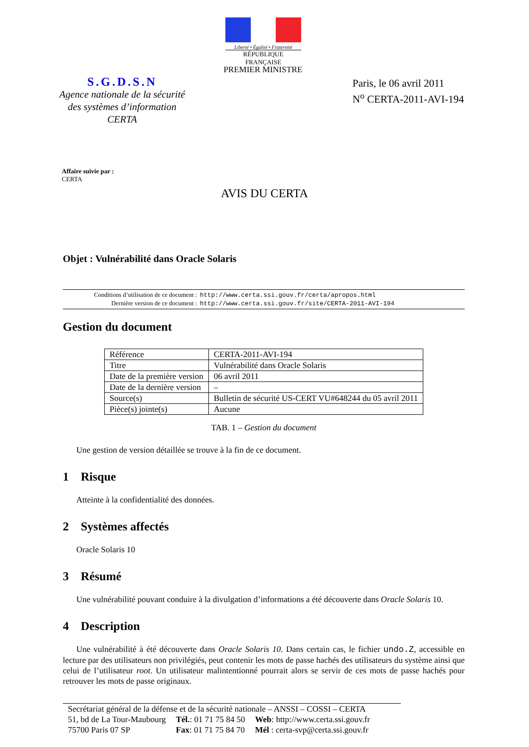Liberté • Égalité • Fraternité
RÉPUBLIQUE FRANÇAISE
PREMIER MINISTRE
S.G.D.S.N
Agence nationale de la sécurité
des systèmes d’information
CERTA
Paris, le 06 avril 2011
N<sup>o</sup> CERTA-2011-AVI-194
Affaire suivie par :
CERTA
AVIS DU CERTA
Objet : Vulnérabilité dans Oracle Solaris
| Conditions d’utilisation de ce document : | http://www.certa.ssi.gouv.fr/certa/apropos.html |
| Dernière version de ce document : | http://www.certa.ssi.gouv.fr/site/CERTA-2011-AVI-194 |
Gestion du document
| Référence | CERTA-2011-AVI-194 |
| Titre | Vulnérabilité dans Oracle Solaris |
| Date de la première version | 06 avril 2011 |
| Date de la dernière version | – |
| Source(s) | Bulletin de sécurité US-CERT VU#648244 du 05 avril 2011 |
| Pièce(s) jointe(s) | Aucune |
TAB. 1 – Gestion du document
Une gestion de version détaillée se trouve à la fin de ce document.
1 Risque
Atteinte à la confidentialité des données.
2 Systèmes affectés
Oracle Solaris 10
3 Résumé
Une vulnérabilité pouvant conduire à la divulgation d’informations a été découverte dans Oracle Solaris 10.
4 Description
Une vulnérabilité à été découverte dans Oracle Solaris 10. Dans certain cas, le fichier undo.Z, accessible en lecture par des utilisateurs non privilégiés, peut contenir les mots de passe hachés des utilisateurs du système ainsi que celui de l’utilisateur root. Un utilisateur malintentionné pourrait alors se servir de ces mots de passe hachés pour retrouver les mots de passe originaux.
Secrétariat général de la défense et de la sécurité nationale – ANSSI – COSSI – CERTA
| 51, bd de La Tour-Maubourg | Tél. : 01 71 75 84 50 | Web : http://www.certa.ssi.gouv.fr |
| 75700 Paris 07 SP | Fax : 01 71 75 84 70 | Mél : certa-svp@certa.ssi.gouv.fr |